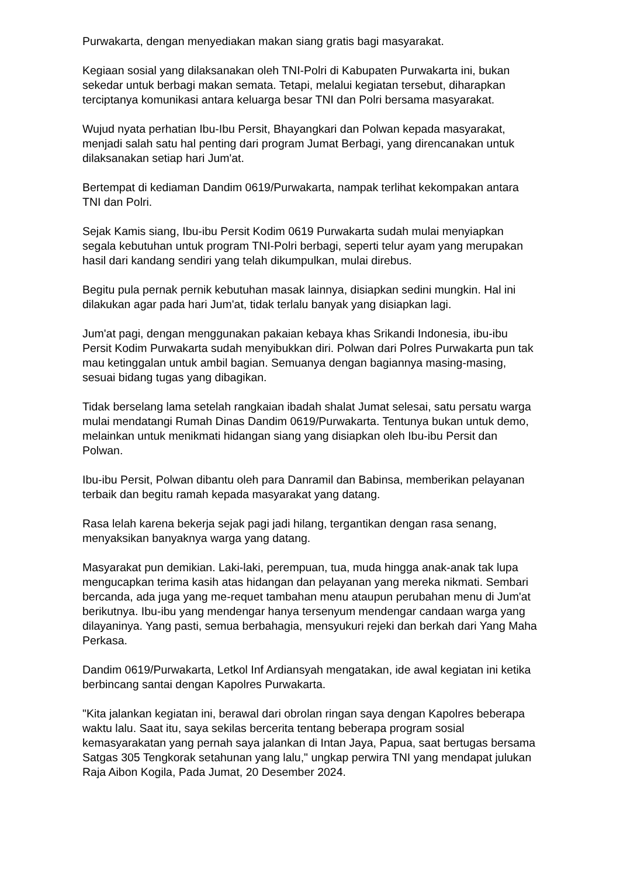Purwakarta, dengan menyediakan makan siang gratis bagi masyarakat.
Kegiaan sosial yang dilaksanakan oleh TNI-Polri di Kabupaten Purwakarta ini, bukan sekedar untuk berbagi makan semata. Tetapi, melalui kegiatan tersebut, diharapkan terciptanya komunikasi antara keluarga besar TNI dan Polri bersama masyarakat.
Wujud nyata perhatian Ibu-Ibu Persit, Bhayangkari dan Polwan kepada masyarakat, menjadi salah satu hal penting dari program Jumat Berbagi, yang direncanakan untuk dilaksanakan setiap hari Jum'at.
Bertempat di kediaman Dandim 0619/Purwakarta, nampak terlihat kekompakan antara TNI dan Polri.
Sejak Kamis siang, Ibu-ibu Persit Kodim 0619 Purwakarta sudah mulai menyiapkan segala kebutuhan untuk program TNI-Polri berbagi, seperti telur ayam yang merupakan hasil dari kandang sendiri yang telah dikumpulkan, mulai direbus.
Begitu pula pernak pernik kebutuhan masak lainnya, disiapkan sedini mungkin. Hal ini dilakukan agar pada hari Jum'at, tidak terlalu banyak yang disiapkan lagi.
Jum'at pagi, dengan menggunakan pakaian kebaya khas Srikandi Indonesia, ibu-ibu Persit Kodim Purwakarta sudah menyibukkan diri. Polwan dari Polres Purwakarta pun tak mau ketinggalan untuk ambil bagian. Semuanya dengan bagiannya masing-masing, sesuai bidang tugas yang dibagikan.
Tidak berselang lama setelah rangkaian ibadah shalat Jumat selesai, satu persatu warga mulai mendatangi Rumah Dinas Dandim 0619/Purwakarta. Tentunya bukan untuk demo, melainkan untuk menikmati hidangan siang yang disiapkan oleh Ibu-ibu Persit dan Polwan.
Ibu-ibu Persit, Polwan dibantu oleh para Danramil dan Babinsa, memberikan pelayanan terbaik dan begitu ramah kepada masyarakat yang datang.
Rasa lelah karena bekerja sejak pagi jadi hilang, tergantikan dengan rasa senang, menyaksikan banyaknya warga yang datang.
Masyarakat pun demikian. Laki-laki, perempuan, tua, muda hingga anak-anak tak lupa mengucapkan terima kasih atas hidangan dan pelayanan yang mereka nikmati. Sembari bercanda, ada juga yang me-requet tambahan menu ataupun perubahan menu di Jum'at berikutnya. Ibu-ibu yang mendengar hanya tersenyum mendengar candaan warga yang dilayaninya. Yang pasti, semua berbahagia, mensyukuri rejeki dan berkah dari Yang Maha Perkasa.
Dandim 0619/Purwakarta, Letkol Inf Ardiansyah mengatakan, ide awal kegiatan ini ketika berbincang santai dengan Kapolres Purwakarta.
"Kita jalankan kegiatan ini, berawal dari obrolan ringan saya dengan Kapolres beberapa waktu lalu. Saat itu, saya sekilas bercerita tentang beberapa program sosial kemasyarakatan yang pernah saya jalankan di Intan Jaya, Papua, saat bertugas bersama Satgas 305 Tengkorak setahunan yang lalu," ungkap perwira TNI yang mendapat julukan Raja Aibon Kogila, Pada Jumat, 20 Desember 2024.